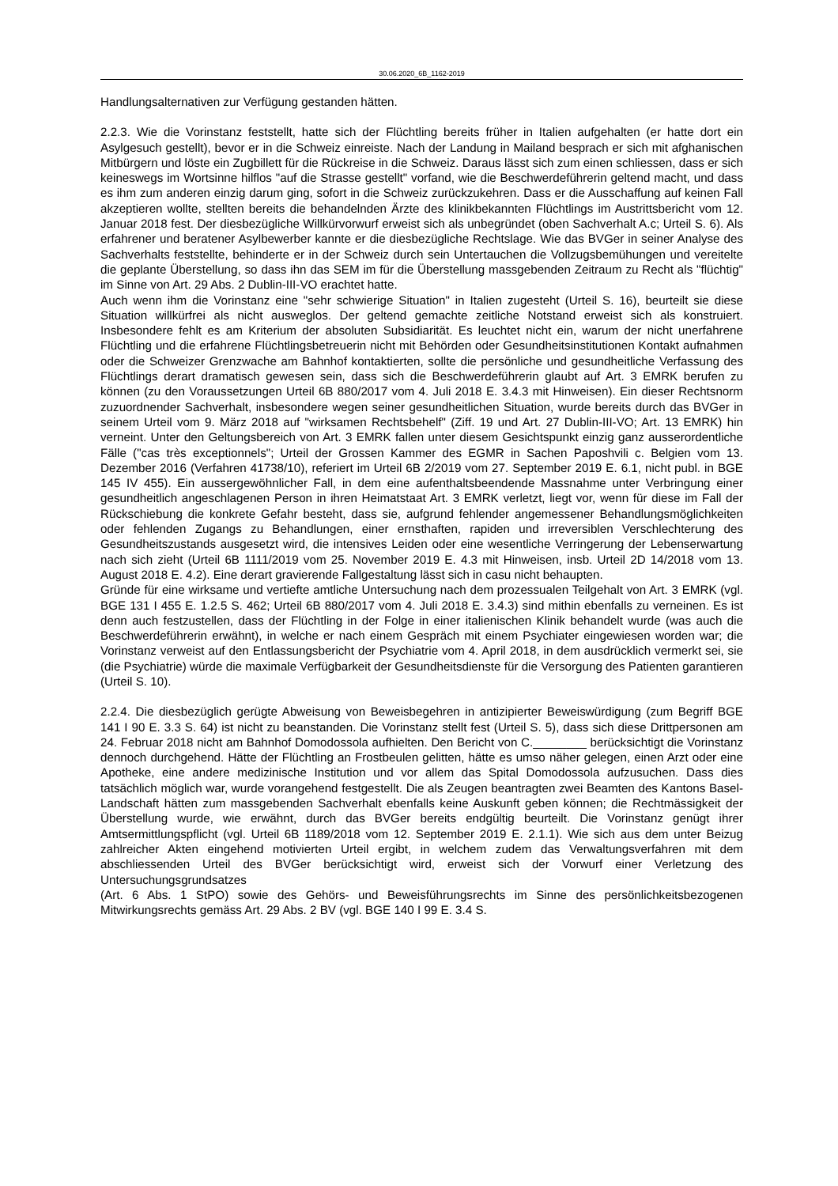30.06.2020_6B_1162-2019
Handlungsalternativen zur Verfügung gestanden hätten.
2.2.3. Wie die Vorinstanz feststellt, hatte sich der Flüchtling bereits früher in Italien aufgehalten (er hatte dort ein Asylgesuch gestellt), bevor er in die Schweiz einreiste. Nach der Landung in Mailand besprach er sich mit afghanischen Mitbürgern und löste ein Zugbillett für die Rückreise in die Schweiz. Daraus lässt sich zum einen schliessen, dass er sich keineswegs im Wortsinne hilflos "auf die Strasse gestellt" vorfand, wie die Beschwerdeführerin geltend macht, und dass es ihm zum anderen einzig darum ging, sofort in die Schweiz zurückzukehren. Dass er die Ausschaffung auf keinen Fall akzeptieren wollte, stellten bereits die behandelnden Ärzte des klinikbekannten Flüchtlings im Austrittsbericht vom 12. Januar 2018 fest. Der diesbezügliche Willkürvorwurf erweist sich als unbegründet (oben Sachverhalt A.c; Urteil S. 6). Als erfahrener und beratener Asylbewerber kannte er die diesbezügliche Rechtslage. Wie das BVGer in seiner Analyse des Sachverhalts feststellte, behinderte er in der Schweiz durch sein Untertauchen die Vollzugsbemühungen und vereitelte die geplante Überstellung, so dass ihn das SEM im für die Überstellung massgebenden Zeitraum zu Recht als "flüchtig" im Sinne von Art. 29 Abs. 2 Dublin-III-VO erachtet hatte.
Auch wenn ihm die Vorinstanz eine "sehr schwierige Situation" in Italien zugesteht (Urteil S. 16), beurteilt sie diese Situation willkürfrei als nicht ausweglos. Der geltend gemachte zeitliche Notstand erweist sich als konstruiert. Insbesondere fehlt es am Kriterium der absoluten Subsidiarität. Es leuchtet nicht ein, warum der nicht unerfahrene Flüchtling und die erfahrene Flüchtlingsbetreuerin nicht mit Behörden oder Gesundheitsinstitutionen Kontakt aufnahmen oder die Schweizer Grenzwache am Bahnhof kontaktierten, sollte die persönliche und gesundheitliche Verfassung des Flüchtlings derart dramatisch gewesen sein, dass sich die Beschwerdeführerin glaubt auf Art. 3 EMRK berufen zu können (zu den Voraussetzungen Urteil 6B 880/2017 vom 4. Juli 2018 E. 3.4.3 mit Hinweisen). Ein dieser Rechtsnorm zuzuordnender Sachverhalt, insbesondere wegen seiner gesundheitlichen Situation, wurde bereits durch das BVGer in seinem Urteil vom 9. März 2018 auf "wirksamen Rechtsbehelf" (Ziff. 19 und Art. 27 Dublin-III-VO; Art. 13 EMRK) hin verneint. Unter den Geltungsbereich von Art. 3 EMRK fallen unter diesem Gesichtspunkt einzig ganz ausserordentliche Fälle ("cas très exceptionnels"; Urteil der Grossen Kammer des EGMR in Sachen Paposhvili c. Belgien vom 13. Dezember 2016 (Verfahren 41738/10), referiert im Urteil 6B 2/2019 vom 27. September 2019 E. 6.1, nicht publ. in BGE 145 IV 455). Ein aussergewöhnlicher Fall, in dem eine aufenthaltsbeendende Massnahme unter Verbringung einer gesundheitlich angeschlagenen Person in ihren Heimatstaat Art. 3 EMRK verletzt, liegt vor, wenn für diese im Fall der Rückschiebung die konkrete Gefahr besteht, dass sie, aufgrund fehlender angemessener Behandlungsmöglichkeiten oder fehlenden Zugangs zu Behandlungen, einer ernsthaften, rapiden und irreversiblen Verschlechterung des Gesundheitszustands ausgesetzt wird, die intensives Leiden oder eine wesentliche Verringerung der Lebenserwartung nach sich zieht (Urteil 6B 1111/2019 vom 25. November 2019 E. 4.3 mit Hinweisen, insb. Urteil 2D 14/2018 vom 13. August 2018 E. 4.2). Eine derart gravierende Fallgestaltung lässt sich in casu nicht behaupten.
Gründe für eine wirksame und vertiefte amtliche Untersuchung nach dem prozessualen Teilgehalt von Art. 3 EMRK (vgl. BGE 131 I 455 E. 1.2.5 S. 462; Urteil 6B 880/2017 vom 4. Juli 2018 E. 3.4.3) sind mithin ebenfalls zu verneinen. Es ist denn auch festzustellen, dass der Flüchtling in der Folge in einer italienischen Klinik behandelt wurde (was auch die Beschwerdeführerin erwähnt), in welche er nach einem Gespräch mit einem Psychiater eingewiesen worden war; die Vorinstanz verweist auf den Entlassungsbericht der Psychiatrie vom 4. April 2018, in dem ausdrücklich vermerkt sei, sie (die Psychiatrie) würde die maximale Verfügbarkeit der Gesundheitsdienste für die Versorgung des Patienten garantieren (Urteil S. 10).
2.2.4. Die diesbezüglich gerügte Abweisung von Beweisbegehren in antizipierter Beweiswürdigung (zum Begriff BGE 141 I 90 E. 3.3 S. 64) ist nicht zu beanstanden. Die Vorinstanz stellt fest (Urteil S. 5), dass sich diese Drittpersonen am 24. Februar 2018 nicht am Bahnhof Domodossola aufhielten. Den Bericht von C.________ berücksichtigt die Vorinstanz dennoch durchgehend. Hätte der Flüchtling an Frostbeulen gelitten, hätte es umso näher gelegen, einen Arzt oder eine Apotheke, eine andere medizinische Institution und vor allem das Spital Domodossola aufzusuchen. Dass dies tatsächlich möglich war, wurde vorangehend festgestellt. Die als Zeugen beantragten zwei Beamten des Kantons Basel-Landschaft hätten zum massgebenden Sachverhalt ebenfalls keine Auskunft geben können; die Rechtmässigkeit der Überstellung wurde, wie erwähnt, durch das BVGer bereits endgültig beurteilt. Die Vorinstanz genügt ihrer Amtsermittlungspflicht (vgl. Urteil 6B 1189/2018 vom 12. September 2019 E. 2.1.1). Wie sich aus dem unter Beizug zahlreicher Akten eingehend motivierten Urteil ergibt, in welchem zudem das Verwaltungsverfahren mit dem abschliessenden Urteil des BVGer berücksichtigt wird, erweist sich der Vorwurf einer Verletzung des Untersuchungsgrundsatzes
(Art. 6 Abs. 1 StPO) sowie des Gehörs- und Beweisführungsrechts im Sinne des persönlichkeitsbezogenen Mitwirkungsrechts gemäss Art. 29 Abs. 2 BV (vgl. BGE 140 I 99 E. 3.4 S.